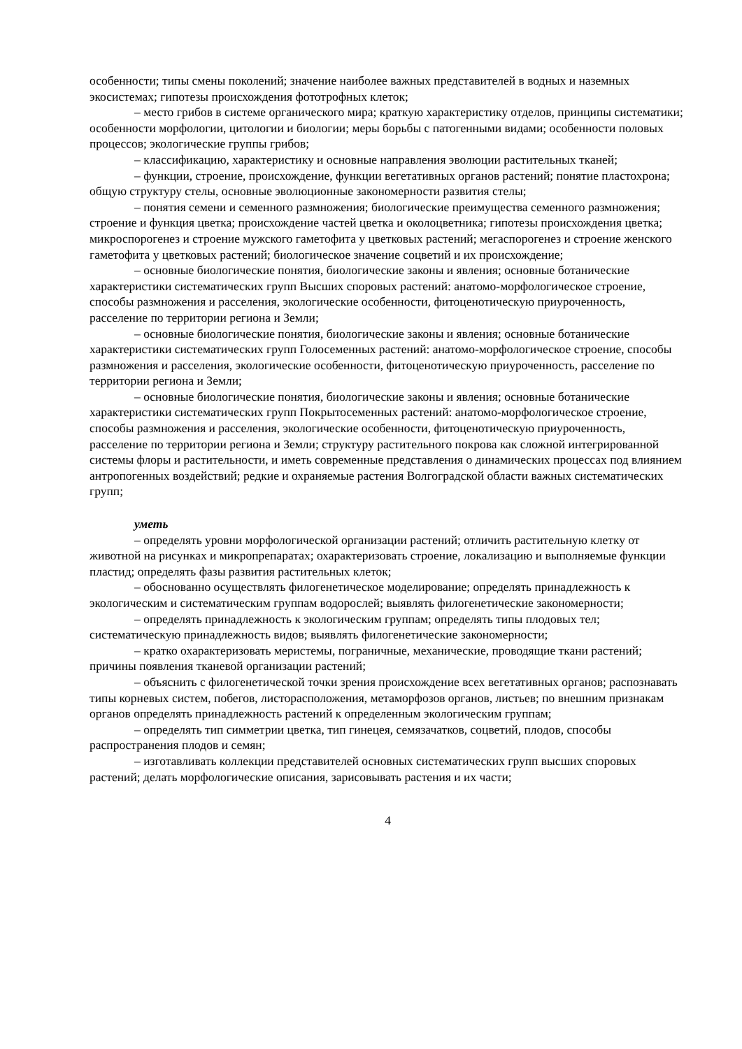особенности; типы смены поколений; значение наиболее важных представителей в водных и наземных экосистемах; гипотезы происхождения фототрофных клеток;
– место грибов в системе органического мира; краткую характеристику отделов, принципы систематики; особенности морфологии, цитологии и биологии; меры борьбы с патогенными видами; особенности половых процессов; экологические группы грибов;
– классификацию, характеристику и основные направления эволюции растительных тканей;
– функции, строение, происхождение, функции вегетативных органов растений; понятие пластохрона; общую структуру стелы, основные эволюционные закономерности развития стелы;
– понятия семени и семенного размножения; биологические преимущества семенного размножения; строение и функция цветка; происхождение частей цветка и околоцветника; гипотезы происхождения цветка; микроспорогенез и строение мужского гаметофита у цветковых растений; мегаспорогенез и строение женского гаметофита у цветковых растений; биологическое значение соцветий и их происхождение;
– основные биологические понятия, биологические законы и явления; основные ботанические характеристики систематических групп Высших споровых растений: анатомо-морфологическое строение, способы размножения и расселения, экологические особенности, фитоценотическую приуроченность, расселение по территории региона и Земли;
– основные биологические понятия, биологические законы и явления; основные ботанические характеристики систематических групп Голосеменных растений: анатомо-морфологическое строение, способы размножения и расселения, экологические особенности, фитоценотическую приуроченность, расселение по территории региона и Земли;
– основные биологические понятия, биологические законы и явления; основные ботанические характеристики систематических групп Покрытосеменных растений: анатомо-морфологическое строение, способы размножения и расселения, экологические особенности, фитоценотическую приуроченность, расселение по территории региона и Земли; структуру растительного покрова как сложной интегрированной системы флоры и растительности, и иметь современные представления о динамических процессах под влиянием антропогенных воздействий; редкие и охраняемые растения Волгоградской области важных систематических групп;
уметь
– определять уровни морфологической организации растений; отличить растительную клетку от животной на рисунках и микропрепаратах; охарактеризовать строение, локализацию и выполняемые функции пластид; определять фазы развития растительных клеток;
– обоснованно осуществлять филогенетическое моделирование; определять принадлежность к экологическим и систематическим группам водорослей; выявлять филогенетические закономерности;
– определять принадлежность к экологическим группам; определять типы плодовых тел; систематическую принадлежность видов; выявлять филогенетические закономерности;
– кратко охарактеризовать меристемы, пограничные, механические, проводящие ткани растений; причины появления тканевой организации растений;
– объяснить с филогенетической точки зрения происхождение всех вегетативных органов; распознавать типы корневых систем, побегов, листорасположения, метаморфозов органов, листьев; по внешним признакам органов определять принадлежность растений к определенным экологическим группам;
– определять тип симметрии цветка, тип гинецея, семязачатков, соцветий, плодов, способы распространения плодов и семян;
– изготавливать коллекции представителей основных систематических групп высших споровых растений; делать морфологические описания, зарисовывать растения и их части;
4